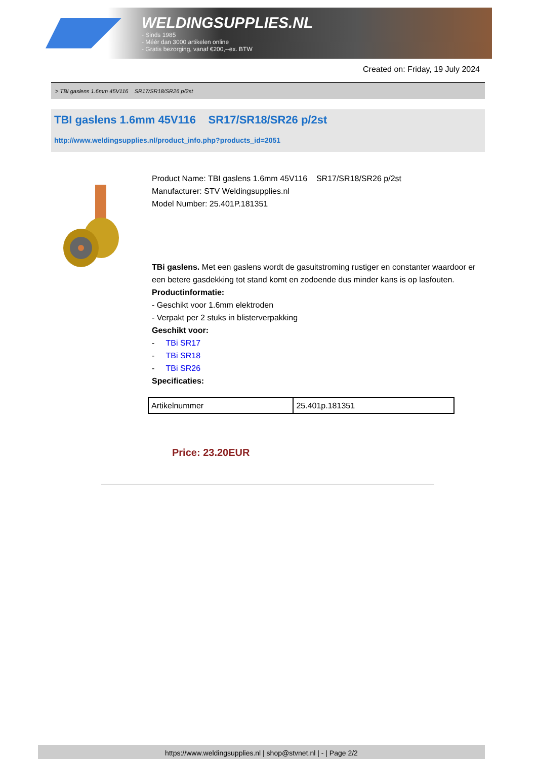WELDINGSUPPLIES.NL
- Sinds 1985
- Méér dan 3000 artikelen online
- Gratis bezorging, vanaf €200,--ex. BTW
Created on: Friday, 19 July 2024
> TBI gaslens 1.6mm 45V116 SR17/SR18/SR26 p/2st
TBI gaslens 1.6mm 45V116 SR17/SR18/SR26 p/2st
http://www.weldingsupplies.nl/product_info.php?products_id=2051
Product Name: TBI gaslens 1.6mm 45V116 SR17/SR18/SR26 p/2st
Manufacturer: STV Weldingsupplies.nl
Model Number: 25.401P.181351
TBi gaslens. Met een gaslens wordt de gasuitstroming rustiger en constanter waardoor er een betere gasdekking tot stand komt en zodoende dus minder kans is op lasfouten.
Productinformatie:
- Geschikt voor 1.6mm elektroden
- Verpakt per 2 stuks in blisterverpakking
Geschikt voor:
- TBi SR17
- TBi SR18
- TBi SR26
Specificaties:
| Artikelnummer | 25.401p.181351 |
Price: 23.20EUR
https://www.weldingsupplies.nl | shop@stvnet.nl | - | Page 2/2